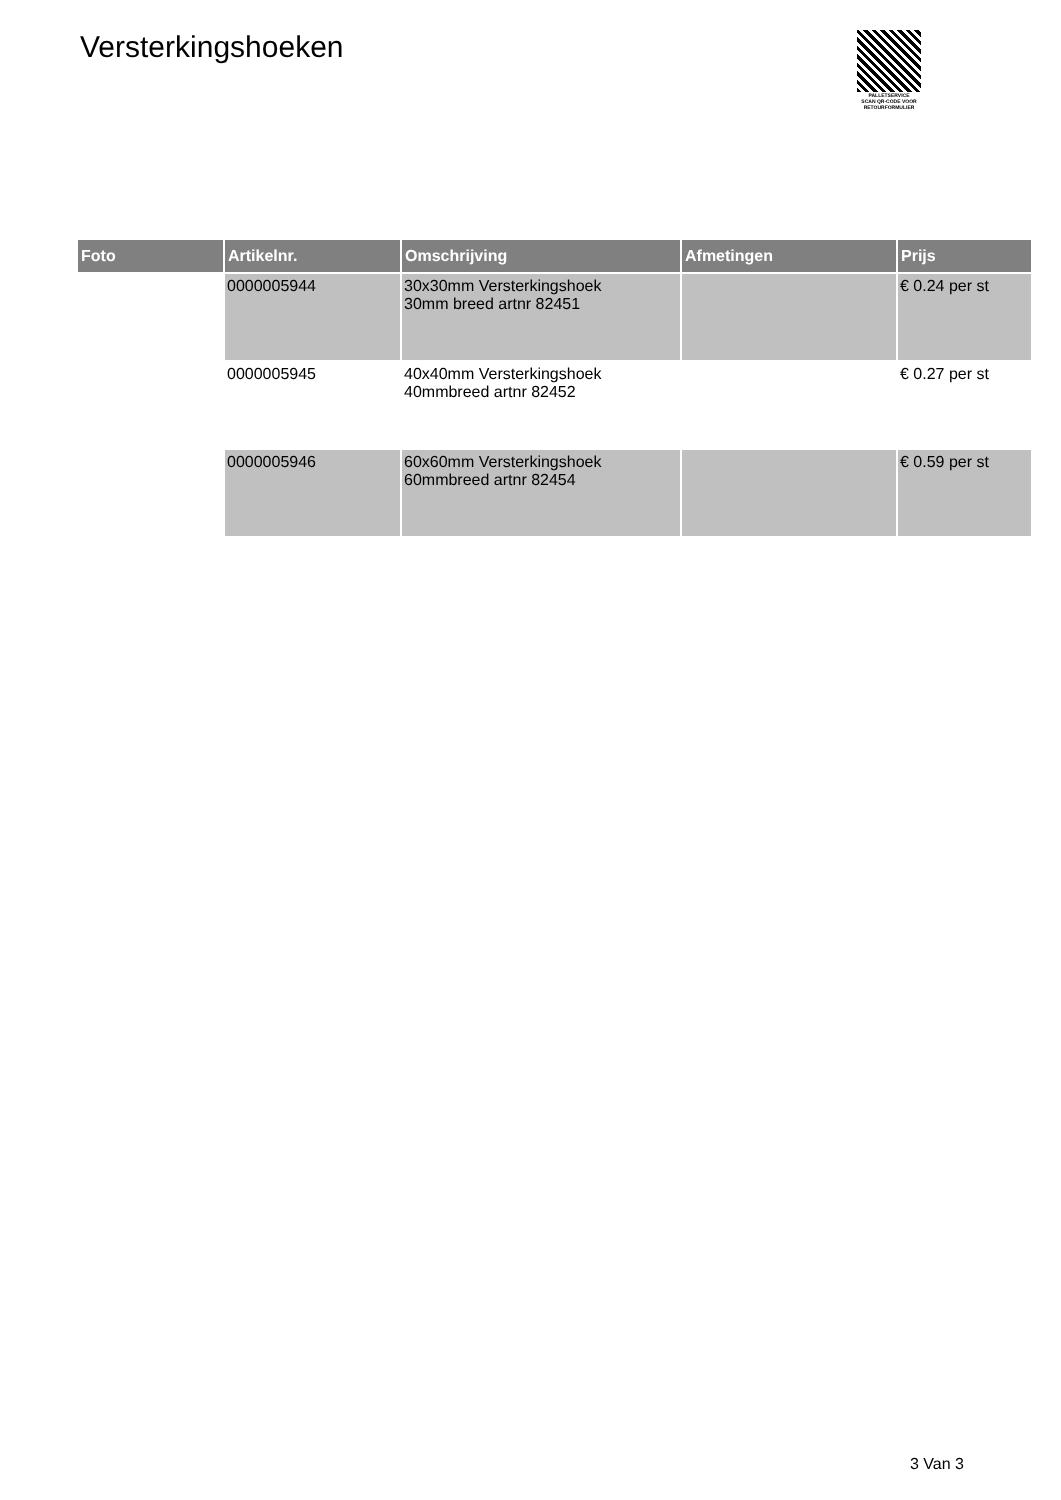Versterkingshoeken
PALLETSERVICE
SCAN QR-CODE VOOR
RETOURFORMULIER
| Foto | Artikelnr. | Omschrijving | Afmetingen | Prijs |
| --- | --- | --- | --- | --- |
| | 0000005944 | 30x30mm Versterkingshoek 30mm breed artnr 82451 | | € 0.24 per st |
| | 0000005945 | 40x40mm Versterkingshoek 40mmbreed artnr 82452 | | € 0.27 per st |
| | 0000005946 | 60x60mm Versterkingshoek 60mmbreed artnr 82454 | | € 0.59 per st |
3 Van 3